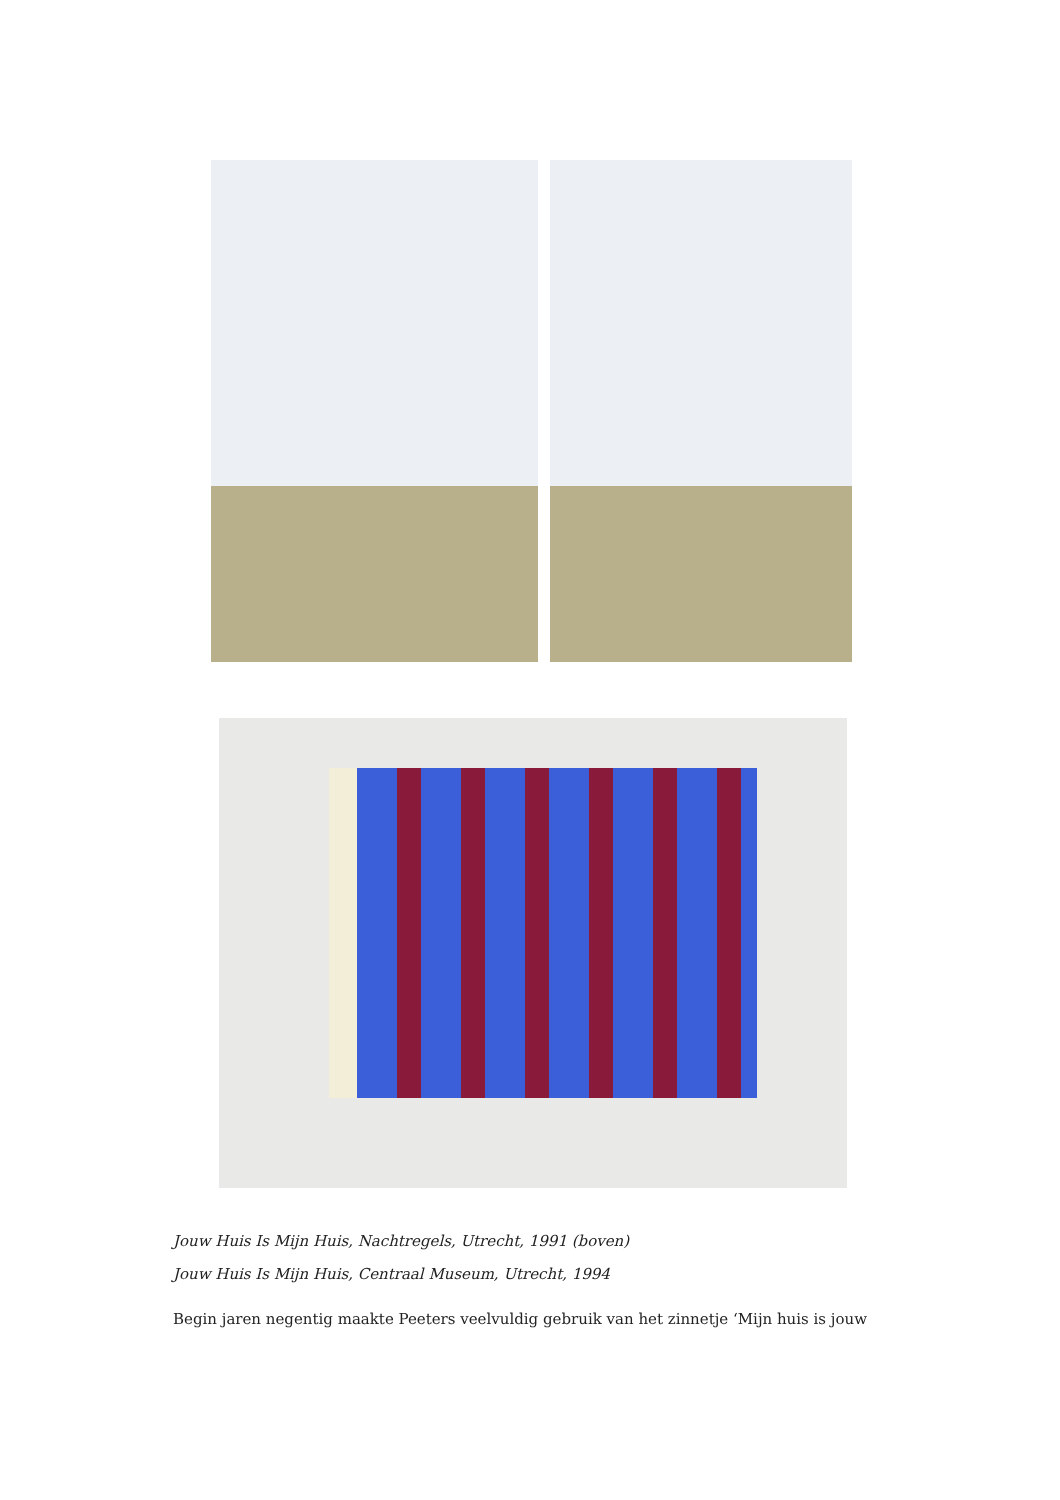Jouw Huis Is Mijn Huis, Nachtregels, Utrecht, 1991 (boven)
Jouw Huis Is Mijn Huis, Centraal Museum, Utrecht, 1994
Begin jaren negentig maakte Peeters veelvuldig gebruik van het zinnetje ‘Mijn huis is jouw